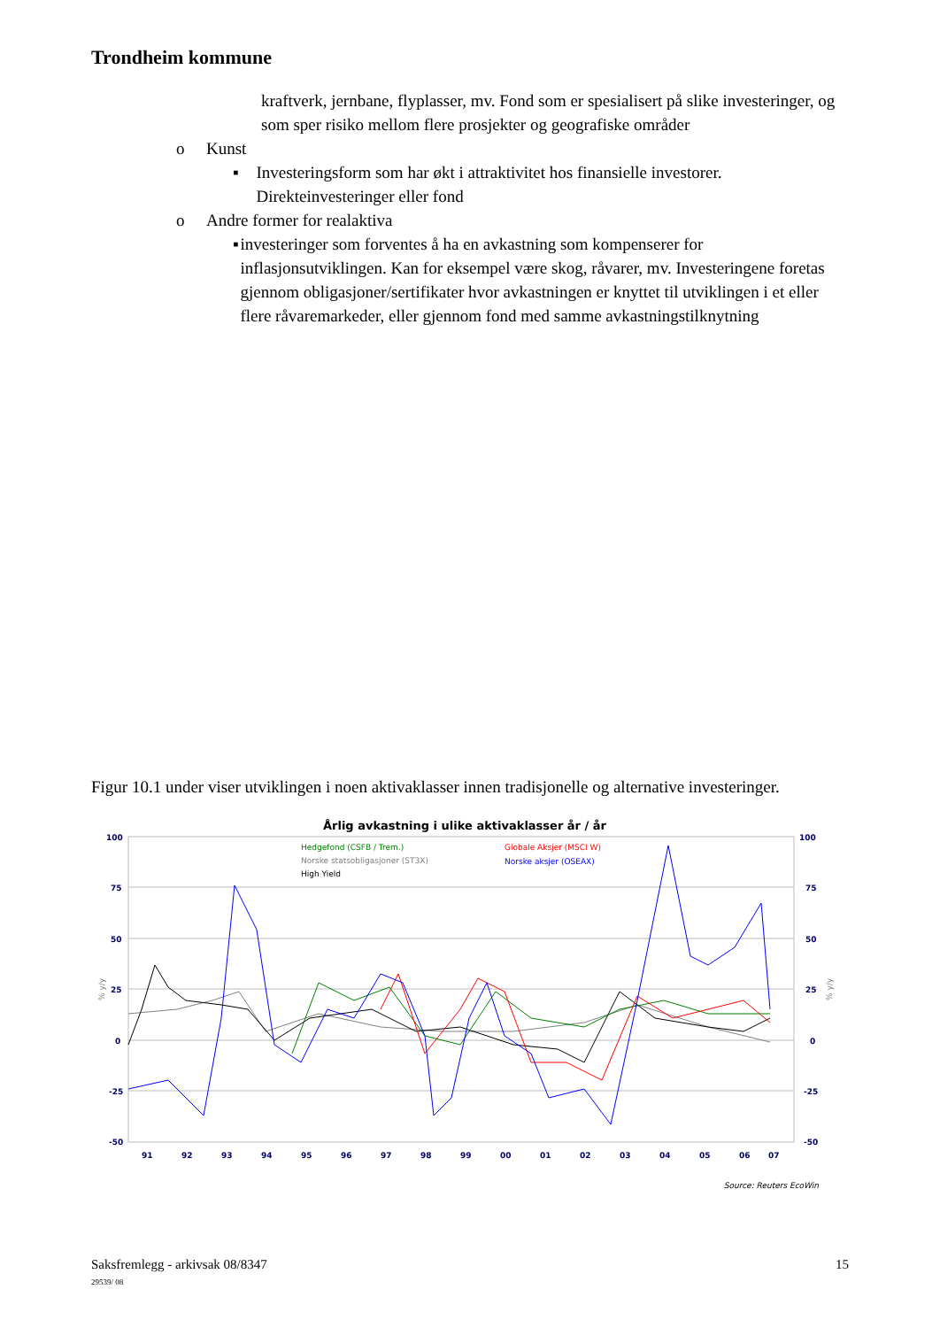Trondheim kommune
kraftverk, jernbane, flyplasser, mv. Fond som er spesialisert på slike investeringer, og som sper risiko mellom flere prosjekter og geografiske områder
o Kunst
▪ Investeringsform som har økt i attraktivitet hos finansielle investorer. Direkteinvesteringer eller fond
o Andre former for realaktiva
▪ investeringer som forventes å ha en avkastning som kompenserer for inflasjonsutviklingen. Kan for eksempel være skog, råvarer, mv. Investeringene foretas gjennom obligasjoner/sertifikater hvor avkastningen er knyttet til utviklingen i et eller flere råvaremarkeder, eller gjennom fond med samme avkastningstilknytning
Figur 10.1 under viser utviklingen i noen aktivaklasser innen tradisjonelle og alternative investeringer.
Årlig avkastning i ulike aktivaklasser år / år
100
75
50
25
0
-25
-50
100
75
50
25
0
-25
-50
91
92
93
94
95
96
97
98
99
00
01
02
03
04
05
06
07
Hedgefond (CSFB / Trem.)
Norske statsobligasjoner (ST3X)
High Yield
Globale Aksjer (MSCI W)
Norske aksjer (OSEAX)
% y/y
% y/y
Source: Reuters EcoWin
Saksfremlegg - arkivsak 08/8347 15
29539/ 08